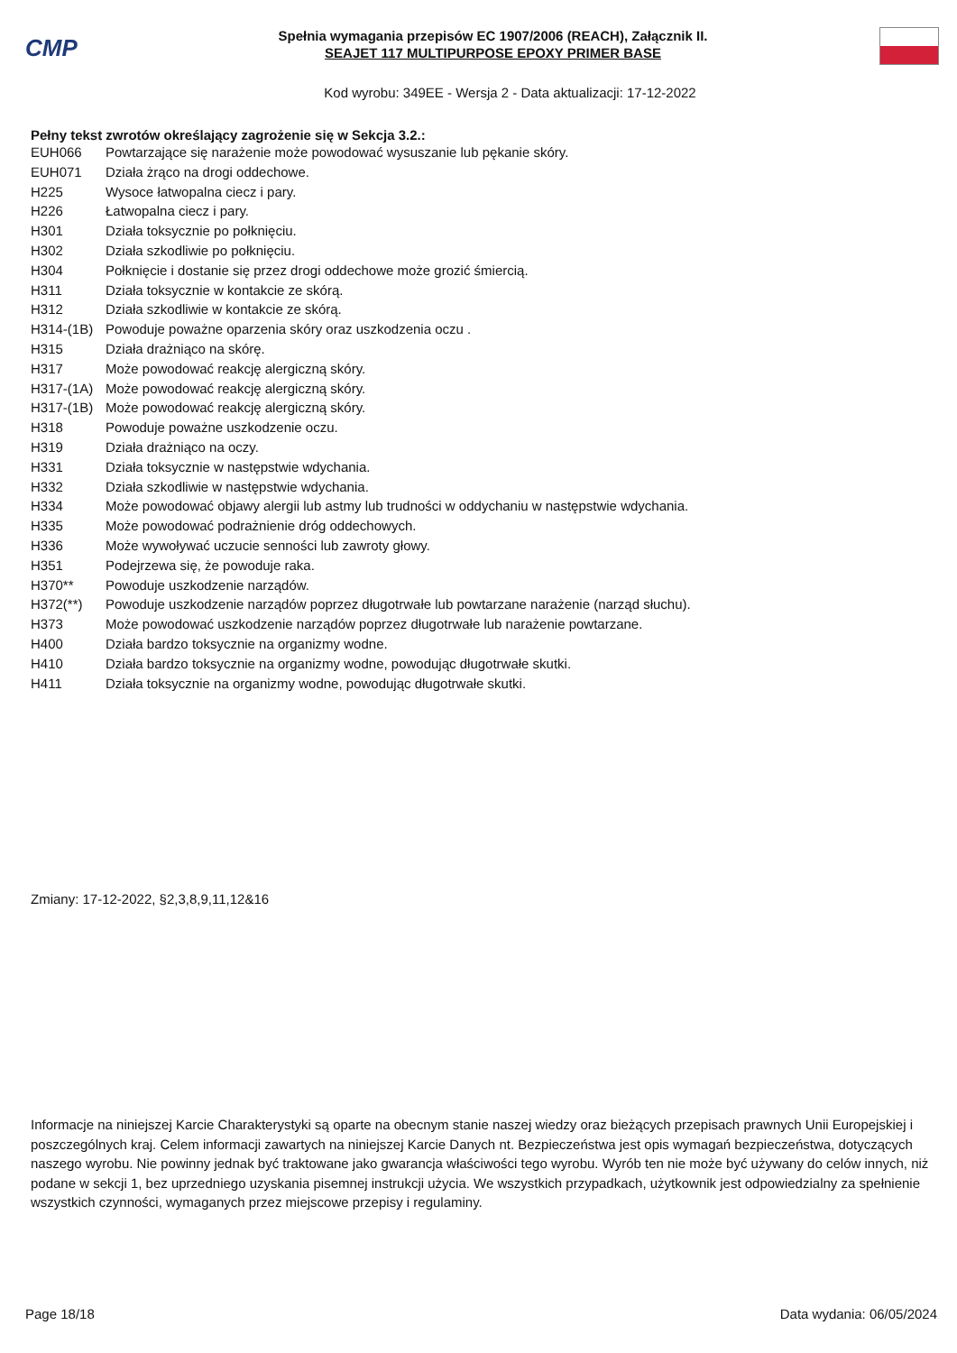CMP
Spełnia wymagania przepisów EC 1907/2006 (REACH), Załącznik II.
SEAJET 117 MULTIPURPOSE EPOXY PRIMER BASE
Kod wyrobu: 349EE - Wersja 2 - Data aktualizacji: 17-12-2022
Pełny tekst zwrotów określający zagrożenie się w Sekcja 3.2.:
| EUH066 | Powtarzające się narażenie może powodować wysuszanie lub pękanie skóry. |
| EUH071 | Działa żrąco na drogi oddechowe. |
| H225 | Wysoce łatwopalna ciecz i pary. |
| H226 | Łatwopalna ciecz i pary. |
| H301 | Działa toksycznie po połknięciu. |
| H302 | Działa szkodliwie po połknięciu. |
| H304 | Połknięcie i dostanie się przez drogi oddechowe może grozić śmiercią. |
| H311 | Działa toksycznie w kontakcie ze skórą. |
| H312 | Działa szkodliwie w kontakcie ze skórą. |
| H314-(1B) | Powoduje poważne oparzenia skóry oraz uszkodzenia oczu . |
| H315 | Działa drażniąco na skórę. |
| H317 | Może powodować reakcję alergiczną skóry. |
| H317-(1A) | Może powodować reakcję alergiczną skóry. |
| H317-(1B) | Może powodować reakcję alergiczną skóry. |
| H318 | Powoduje poważne uszkodzenie oczu. |
| H319 | Działa drażniąco na oczy. |
| H331 | Działa toksycznie w następstwie wdychania. |
| H332 | Działa szkodliwie w następstwie wdychania. |
| H334 | Może powodować objawy alergii lub astmy lub trudności w oddychaniu w następstwie wdychania. |
| H335 | Może powodować podrażnienie dróg oddechowych. |
| H336 | Może wywoływać uczucie senności lub zawroty głowy. |
| H351 | Podejrzewa się, że powoduje raka. |
| H370** | Powoduje uszkodzenie narządów. |
| H372(**) | Powoduje uszkodzenie narządów poprzez długotrwałe lub powtarzane narażenie (narząd słuchu). |
| H373 | Może powodować uszkodzenie narządów poprzez długotrwałe lub narażenie powtarzane. |
| H400 | Działa bardzo toksycznie na organizmy wodne. |
| H410 | Działa bardzo toksycznie na organizmy wodne, powodując długotrwałe skutki. |
| H411 | Działa toksycznie na organizmy wodne, powodując długotrwałe skutki. |
Zmiany: 17-12-2022, §2,3,8,9,11,12&16
Informacje na niniejszej Karcie Charakterystyki są oparte na obecnym stanie naszej wiedzy oraz bieżących przepisach prawnych Unii Europejskiej i poszczególnych kraj. Celem informacji zawartych na niniejszej Karcie Danych nt. Bezpieczeństwa jest opis wymagań bezpieczeństwa, dotyczących naszego wyrobu. Nie powinny jednak być traktowane jako gwarancja właściwości tego wyrobu. Wyrób ten nie może być używany do celów innych, niż podane w sekcji 1, bez uprzedniego uzyskania pisemnej instrukcji użycia. We wszystkich przypadkach, użytkownik jest odpowiedzialny za spełnienie wszystkich czynności, wymaganych przez miejscowe przepisy i regulaminy.
Page 18/18 Data wydania: 06/05/2024